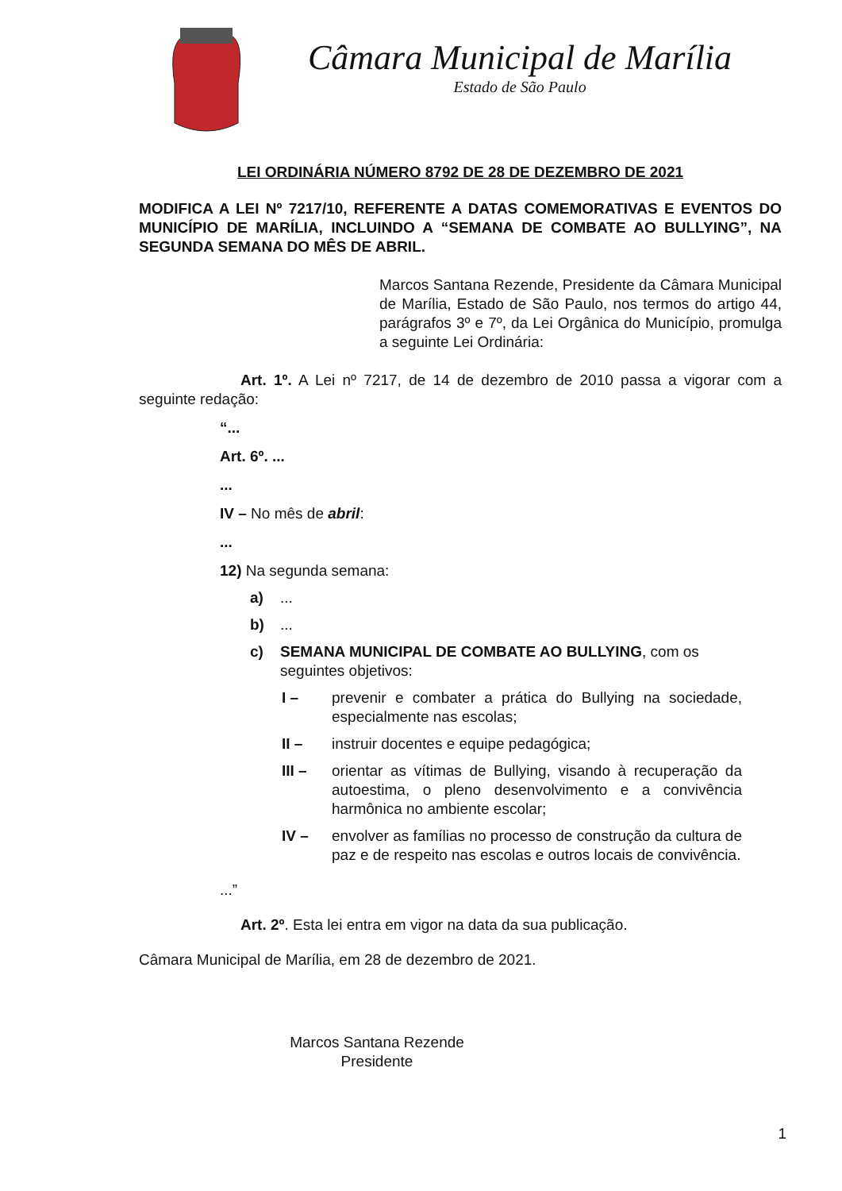Câmara Municipal de Marília
Estado de São Paulo
LEI ORDINÁRIA NÚMERO 8792 DE 28 DE DEZEMBRO DE 2021
MODIFICA A LEI Nº 7217/10, REFERENTE A DATAS COMEMORATIVAS E EVENTOS DO MUNICÍPIO DE MARÍLIA, INCLUINDO A “SEMANA DE COMBATE AO BULLYING”, NA SEGUNDA SEMANA DO MÊS DE ABRIL.
Marcos Santana Rezende, Presidente da Câmara Municipal de Marília, Estado de São Paulo, nos termos do artigo 44, parágrafos 3º e 7º, da Lei Orgânica do Município, promulga a seguinte Lei Ordinária:
Art. 1º. A Lei nº 7217, de 14 de dezembro de 2010 passa a vigorar com a seguinte redação:
“...
Art. 6º. ...
...
IV – No mês de abril:
...
12) Na segunda semana:
a)...
b)...
c) SEMANA MUNICIPAL DE COMBATE AO BULLYING, com os seguintes objetivos:
I – prevenir e combater a prática do Bullying na sociedade, especialmente nas escolas;
II – instruir docentes e equipe pedagógica;
III – orientar as vítimas de Bullying, visando à recuperação da autoestima, o pleno desenvolvimento e a convivência harmônica no ambiente escolar;
IV – envolver as famílias no processo de construção da cultura de paz e de respeito nas escolas e outros locais de convivência.
...”
Art. 2º. Esta lei entra em vigor na data da sua publicação.
Câmara Municipal de Marília, em 28 de dezembro de 2021.
Marcos Santana Rezende
Presidente
1